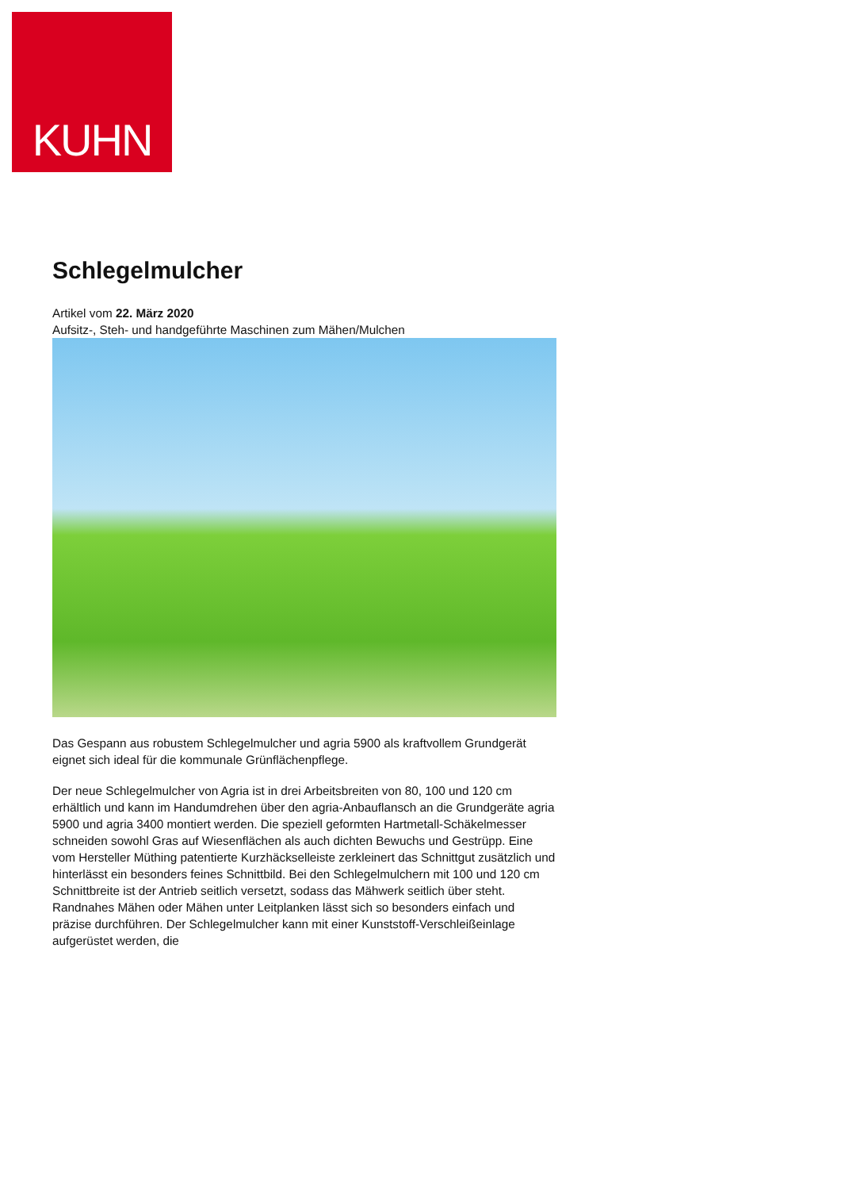KUHN
Schlegelmulcher
Artikel vom 22. März 2020
Aufsitz-, Steh- und handgeführte Maschinen zum Mähen/Mulchen
Das Gespann aus robustem Schlegelmulcher und agria 5900 als kraftvollem Grundgerät eignet sich ideal für die kommunale Grünflächenpflege.
Der neue Schlegelmulcher von Agria ist in drei Arbeitsbreiten von 80, 100 und 120 cm erhältlich und kann im Handumdrehen über den agria-Anbauflansch an die Grundgeräte agria 5900 und agria 3400 montiert werden. Die speziell geformten Hartmetall-Schäkelmesser schneiden sowohl Gras auf Wiesenflächen als auch dichten Bewuchs und Gestrüpp. Eine vom Hersteller Müthing patentierte Kurzhäckselleiste zerkleinert das Schnittgut zusätzlich und hinterlässt ein besonders feines Schnittbild. Bei den Schlegelmulchern mit 100 und 120 cm Schnittbreite ist der Antrieb seitlich versetzt, sodass das Mähwerk seitlich über steht. Randnahes Mähen oder Mähen unter Leitplanken lässt sich so besonders einfach und präzise durchführen. Der Schlegelmulcher kann mit einer Kunststoff-Verschleißeinlage aufgerüstet werden, die